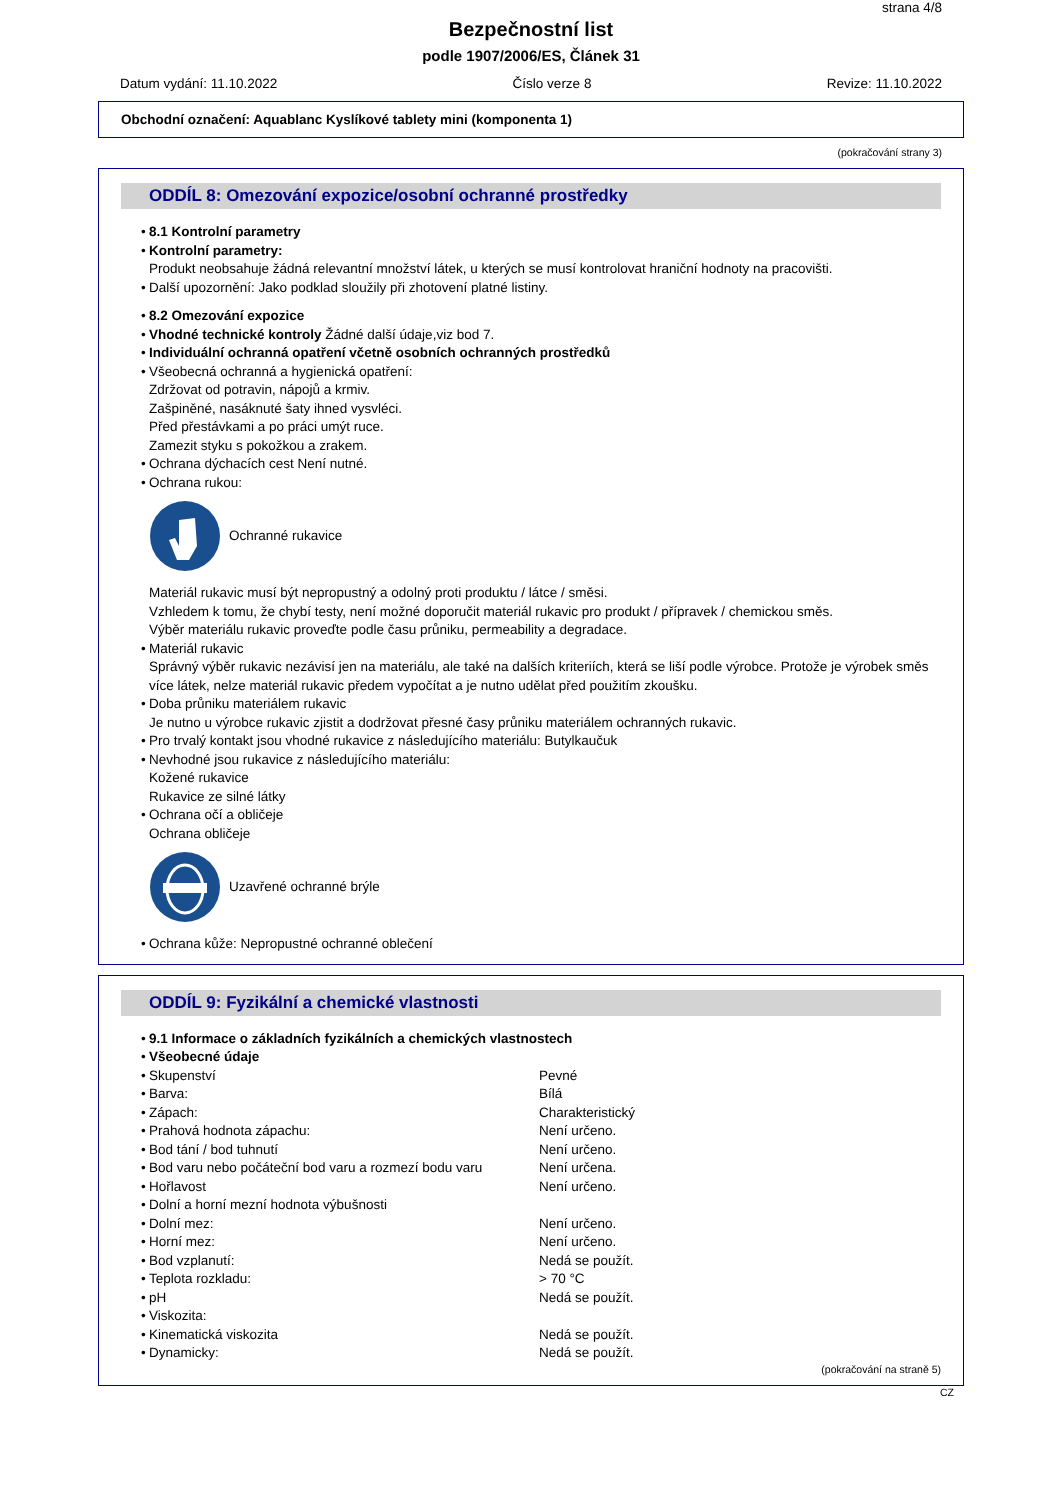strana 4/8
Bezpečnostní list
podle 1907/2006/ES, Článek 31
Datum vydání: 11.10.2022 Číslo verze 8 Revize: 11.10.2022
Obchodní označení: Aquablanc Kyslíkové tablety mini (komponenta 1)
(pokračování strany 3)
ODDÍL 8: Omezování expozice/osobní ochranné prostředky
8.1 Kontrolní parametry
Kontrolní parametry:
Produkt neobsahuje žádná relevantní množství látek, u kterých se musí kontrolovat hraniční hodnoty na pracovišti.
Další upozornění: Jako podklad sloužily při zhotovení platné listiny.
8.2 Omezování expozice
Vhodné technické kontroly Žádné další údaje,viz bod 7.
Individuální ochranná opatření včetně osobních ochranných prostředků
Všeobecná ochranná a hygienická opatření:
Zdržovat od potravin, nápojů a krmiv.
Zašpiněné, nasáknuté šaty ihned vysvléci.
Před přestávkami a po práci umýt ruce.
Zamezit styku s pokožkou a zrakem.
Ochrana dýchacích cest Není nutné.
Ochrana rukou:
Ochranné rukavice
Materiál rukavic musí být nepropustný a odolný proti produktu / látce / směsi.
Vzhledem k tomu, že chybí testy, není možné doporučit materiál rukavic pro produkt / přípravek / chemickou směs.
Výběr materiálu rukavic proveďte podle času průniku, permeability a degradace.
Materiál rukavic
Správný výběr rukavic nezávisí jen na materiálu, ale také na dalších kriteriích, která se liší podle výrobce. Protože je výrobek směs více látek, nelze materiál rukavic předem vypočítat a je nutno udělat před použitím zkoušku.
Doba průniku materiálem rukavic
Je nutno u výrobce rukavic zjistit a dodržovat přesné časy průniku materiálem ochranných rukavic.
Pro trvalý kontakt jsou vhodné rukavice z následujícího materiálu: Butylkaučuk
Nevhodné jsou rukavice z následujícího materiálu:
Kožené rukavice
Rukavice ze silné látky
Ochrana očí a obličeje
Ochrana obličeje
Uzavřené ochranné brýle
Ochrana kůže: Nepropustné ochranné oblečení
ODDÍL 9: Fyzikální a chemické vlastnosti
9.1 Informace o základních fyzikálních a chemických vlastnostech
Všeobecné údaje
| Skupenství | Pevné |
| Barva: | Bílá |
| Zápach: | Charakteristický |
| Prahová hodnota zápachu: | Není určeno. |
| Bod tání / bod tuhnutí | Není určeno. |
| Bod varu nebo počáteční bod varu a rozmezí bodu varu | Není určena. |
| Hořlavost | Není určeno. |
| Dolní a horní mezní hodnota výbušnosti | |
| Dolní mez: | Není určeno. |
| Horní mez: | Není určeno. |
| Bod vzplanutí: | Nedá se použít. |
| Teplota rozkladu: | > 70 °C |
| pH | Nedá se použít. |
| Viskozita: | |
| Kinematická viskozita | Nedá se použít. |
| Dynamicky: | Nedá se použít. |
(pokračování na straně 5)
CZ